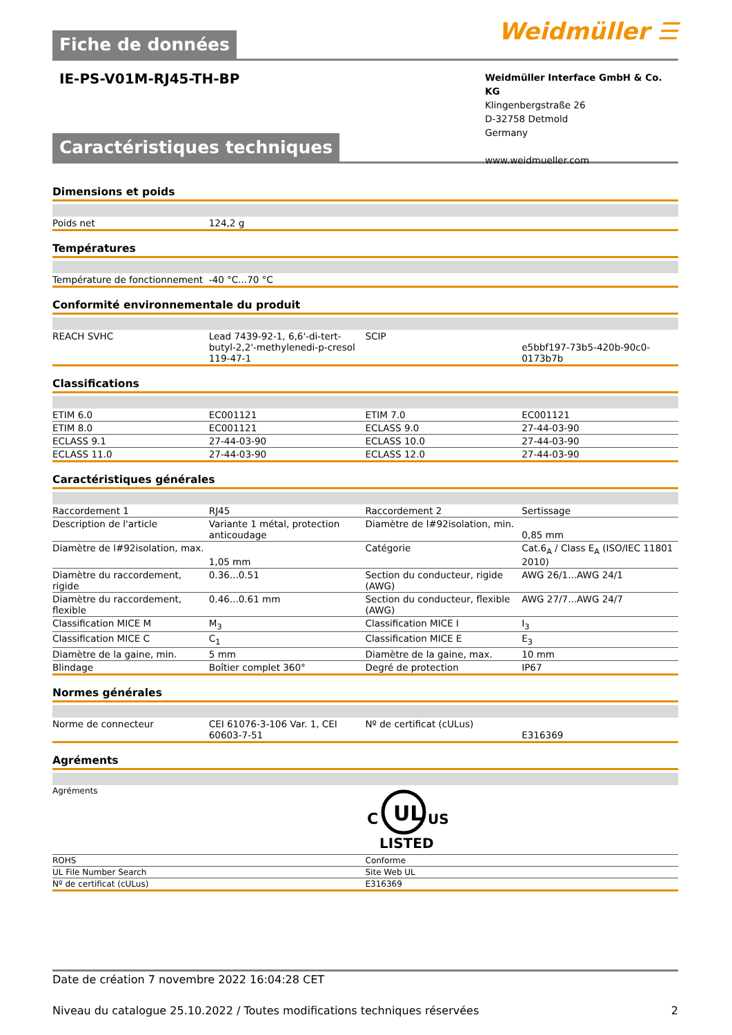Fiche de données
Weidmüller ☰
IE-PS-V01M-RJ45-TH-BP
Weidmüller Interface GmbH & Co. KG
Klingenbergstraße 26
D-32758 Detmold
Germany
www.weidmueller.com
Caractéristiques techniques
Dimensions et poids
| Poids net | 124,2 g | | |
Températures
| Température de fonctionnement | -40 °C...70 °C | | |
Conformité environnementale du produit
| REACH SVHC | Lead 7439-92-1, 6,6'-di-tert-butyl-2,2'-methylenedi-p-cresol 119-47-1 | SCIP | e5bbf197-73b5-420b-90c0-0173b7b |
Classifications
| ETIM 6.0 | EC001121 | ETIM 7.0 | EC001121 |
| ETIM 8.0 | EC001121 | ECLASS 9.0 | 27-44-03-90 |
| ECLASS 9.1 | 27-44-03-90 | ECLASS 10.0 | 27-44-03-90 |
| ECLASS 11.0 | 27-44-03-90 | ECLASS 12.0 | 27-44-03-90 |
Caractéristiques générales
| Raccordement 1 | RJ45 | Raccordement 2 | Sertissage |
| Description de l'article | Variante 1 métal, protection anticoudage | Diamètre de l#92isolation, min. | 0,85 mm |
| Diamètre de l#92isolation, max. | 1,05 mm | Catégorie | Cat.6<sub>A</sub> / Class E<sub>A</sub> (ISO/IEC 11801 2010) |
| Diamètre du raccordement, rigide | 0.36...0.51 | Section du conducteur, rigide (AWG) | AWG 26/1...AWG 24/1 |
| Diamètre du raccordement, flexible | 0.46...0.61 mm | Section du conducteur, flexible (AWG) | AWG 27/7...AWG 24/7 |
| Classification MICE M | M<sub>3</sub> | Classification MICE I | I<sub>3</sub> |
| Classification MICE C | C<sub>1</sub> | Classification MICE E | E<sub>3</sub> |
| Diamètre de la gaine, min. | 5 mm | Diamètre de la gaine, max. | 10 mm |
| Blindage | Boîtier complet 360° | Degré de protection | IP67 |
Normes générales
| Norme de connecteur | CEI 61076-3-106 Var. 1, CEI 60603-7-51 | Nº de certificat (cULus) | E316369 |
Agréments
| Agréments | UL C US LISTED |
| ROHS | Conforme |
| UL File Number Search | Site Web UL |
| Nº de certificat (cULus) | E316369 |
Date de création 7 novembre 2022 16:04:28 CET
Niveau du catalogue 25.10.2022 / Toutes modifications techniques réservées 2